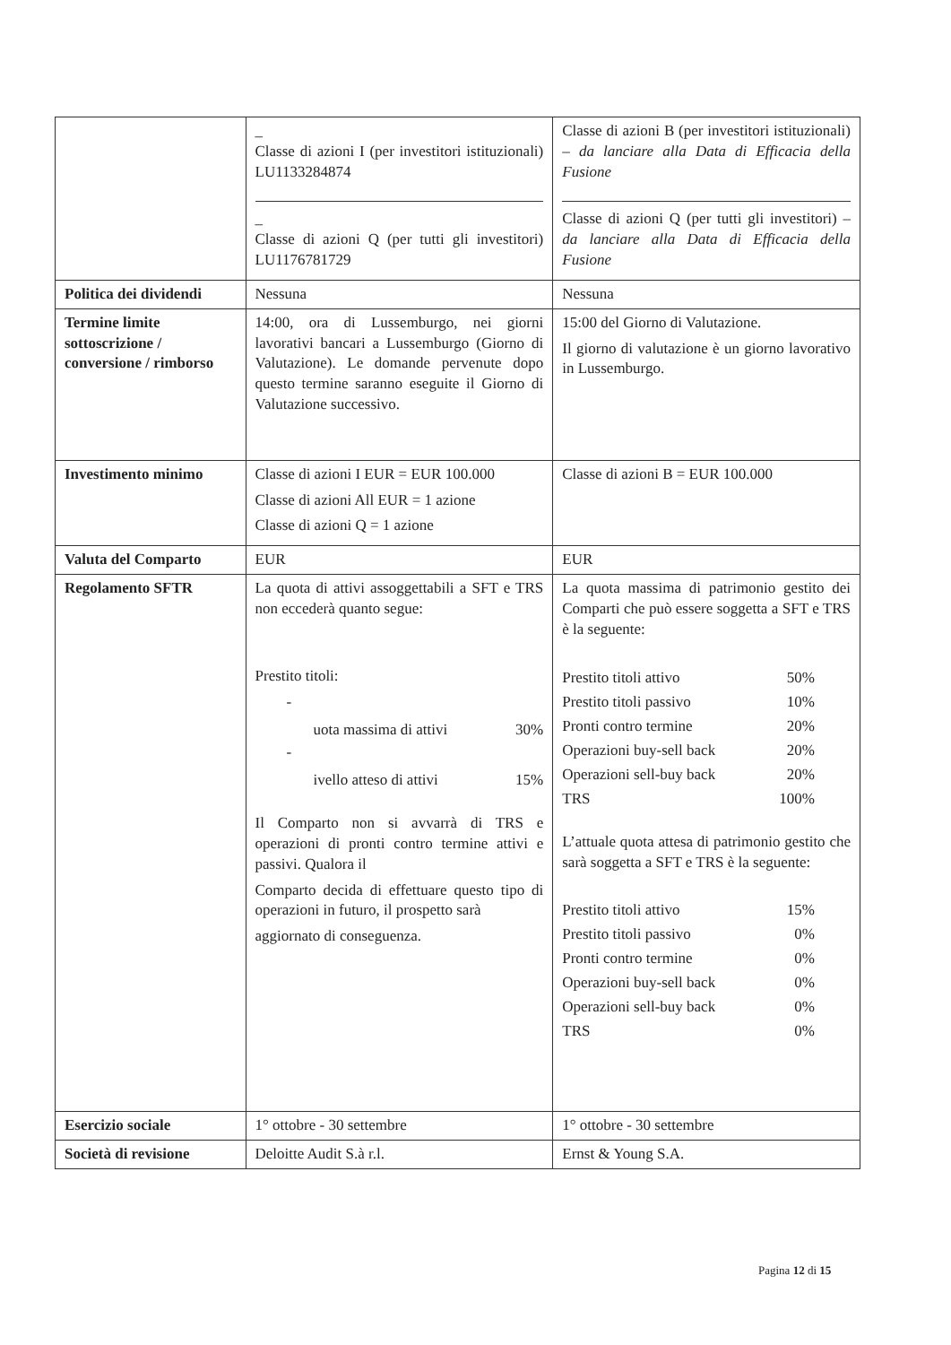| | _ Classe di azioni I (per investitori istituzionali) LU1133284874 _ Classe di azioni Q (per tutti gli investitori) LU1176781729 | Classe di azioni B (per investitori istituzionali) – da lanciare alla Data di Efficacia della Fusione Classe di azioni Q (per tutti gli investitori) – da lanciare alla Data di Efficacia della Fusione |
| Politica dei dividendi | Nessuna | Nessuna |
| Termine limite sottoscrizione / conversione / rimborso | 14:00, ora di Lussemburgo, nei giorni lavorativi bancari a Lussemburgo (Giorno di Valutazione). Le domande pervenute dopo questo termine saranno eseguite il Giorno di Valutazione successivo. | 15:00 del Giorno di Valutazione. Il giorno di valutazione è un giorno lavorativo in Lussemburgo. |
| Investimento minimo | Classe di azioni I EUR = EUR 100.000 Classe di azioni All EUR = 1 azione Classe di azioni Q = 1 azione | Classe di azioni B = EUR 100.000 |
| Valuta del Comparto | EUR | EUR |
| Regolamento SFTR | La quota di attivi assoggettabili a SFT e TRS non eccederà quanto segue: Prestito titoli: - / uota massima di attivi / 30% / - / ivello atteso di attivi / 15% / Il Comparto non si avvarrà di TRS e operazioni di pronti contro termine attivi e passivi. Qualora il Comparto decida di effettuare questo tipo di operazioni in futuro, il prospetto sarà aggiornato di conseguenza. | La quota massima di patrimonio gestito dei Comparti che può essere soggetta a SFT e TRS è la seguente: / Prestito titoli attivo / 50% / / Prestito titoli passivo / 10% / / Pronti contro termine / 20% / / Operazioni buy-sell back / 20% / / Operazioni sell-buy back / 20% / / TRS / 100% / L’attuale quota attesa di patrimonio gestito che sarà soggetta a SFT e TRS è la seguente: / Prestito titoli attivo / 15% / / Prestito titoli passivo / 0% / / Pronti contro termine / 0% / / Operazioni buy-sell back / 0% / / Operazioni sell-buy back / 0% / / TRS / 0% / |
| Esercizio sociale | 1° ottobre - 30 settembre | 1° ottobre - 30 settembre |
| Società di revisione | Deloitte Audit S.à r.l. | Ernst & Young S.A. |
Pagina 12 di 15